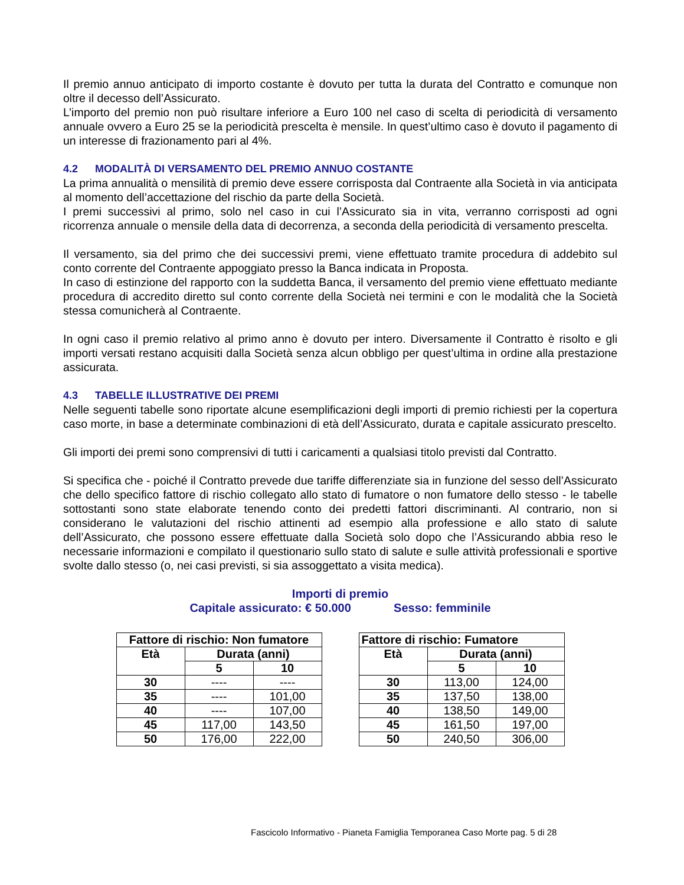Il premio annuo anticipato di importo costante è dovuto per tutta la durata del Contratto e comunque non oltre il decesso dell’Assicurato.
L’importo del premio non può risultare inferiore a Euro 100 nel caso di scelta di periodicità di versamento annuale ovvero a Euro 25 se la periodicità prescelta è mensile. In quest’ultimo caso è dovuto il pagamento di un interesse di frazionamento pari al 4%.
4.2 MODALITÀ DI VERSAMENTO DEL PREMIO ANNUO COSTANTE
La prima annualità o mensilità di premio deve essere corrisposta dal Contraente alla Società in via anticipata al momento dell’accettazione del rischio da parte della Società.
I premi successivi al primo, solo nel caso in cui l’Assicurato sia in vita, verranno corrisposti ad ogni ricorrenza annuale o mensile della data di decorrenza, a seconda della periodicità di versamento prescelta.
Il versamento, sia del primo che dei successivi premi, viene effettuato tramite procedura di addebito sul conto corrente del Contraente appoggiato presso la Banca indicata in Proposta.
In caso di estinzione del rapporto con la suddetta Banca, il versamento del premio viene effettuato mediante procedura di accredito diretto sul conto corrente della Società nei termini e con le modalità che la Società stessa comunicherà al Contraente.
In ogni caso il premio relativo al primo anno è dovuto per intero. Diversamente il Contratto è risolto e gli importi versati restano acquisiti dalla Società senza alcun obbligo per quest’ultima in ordine alla prestazione assicurata.
4.3 TABELLE ILLUSTRATIVE DEI PREMI
Nelle seguenti tabelle sono riportate alcune esemplificazioni degli importi di premio richiesti per la copertura caso morte, in base a determinate combinazioni di età dell’Assicurato, durata e capitale assicurato prescelto.
Gli importi dei premi sono comprensivi di tutti i caricamenti a qualsiasi titolo previsti dal Contratto.
Si specifica che - poiché il Contratto prevede due tariffe differenziate sia in funzione del sesso dell’Assicurato che dello specifico fattore di rischio collegato allo stato di fumatore o non fumatore dello stesso - le tabelle sottostanti sono state elaborate tenendo conto dei predetti fattori discriminanti. Al contrario, non si considerano le valutazioni del rischio attinenti ad esempio alla professione e allo stato di salute dell’Assicurato, che possono essere effettuate dalla Società solo dopo che l’Assicurando abbia reso le necessarie informazioni e compilato il questionario sullo stato di salute e sulle attività professionali e sportive svolte dallo stesso (o, nei casi previsti, si sia assoggettato a visita medica).
Importi di premio
Capitale assicurato: € 50.000 Sesso: femminile
| Fattore di rischio: Non fumatore | | |
| --- | --- | --- |
| Età | Durata (anni) | |
| | 5 | 10 |
| 30 | ---- | ---- |
| 35 | ---- | 101,00 |
| 40 | ---- | 107,00 |
| 45 | 117,00 | 143,50 |
| 50 | 176,00 | 222,00 |
| Fattore di rischio: Fumatore | | |
| --- | --- | --- |
| Età | Durata (anni) | |
| | 5 | 10 |
| 30 | 113,00 | 124,00 |
| 35 | 137,50 | 138,00 |
| 40 | 138,50 | 149,00 |
| 45 | 161,50 | 197,00 |
| 50 | 240,50 | 306,00 |
Fascicolo Informativo - Pianeta Famiglia Temporanea Caso Morte pag. 5 di 28